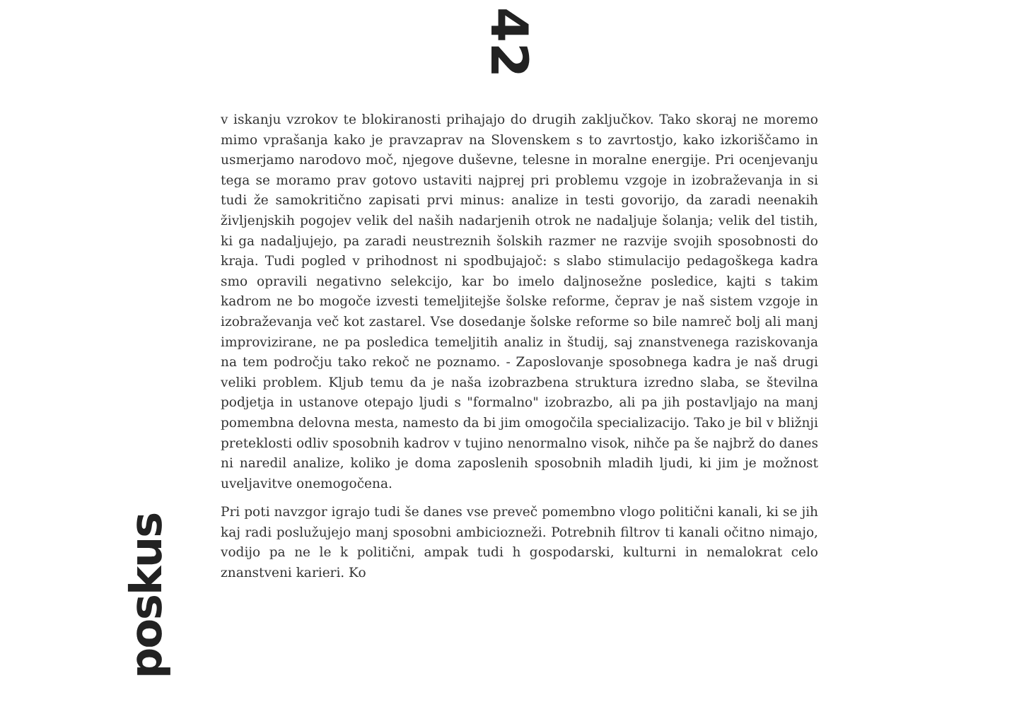42
poskus
v iskanju vzrokov te blokiranosti prihajajo do drugih zaključkov. Tako skoraj ne moremo mimo vprašanja kako je pravzaprav na Slovenskem s to zavrtostjo, kako izkoriščamo in usmerjamo narodovo moč, njegove duševne, telesne in moralne energije. Pri ocenjevanju tega se moramo prav gotovo ustaviti najprej pri problemu vzgoje in izobraževanja in si tudi že samokritično zapisati prvi minus: analize in testi govorijo, da zaradi neenakih življenjskih pogojev velik del naših nadarjenih otrok ne nadaljuje šolanja; velik del tistih, ki ga nadaljujejo, pa zaradi neustreznih šolskih razmer ne razvije svojih sposobnosti do kraja. Tudi pogled v prihodnost ni spodbujajoč: s slabo stimulacijo pedagoškega kadra smo opravili negativno selekcijo, kar bo imelo daljnosežne posledice, kajti s takim kadrom ne bo mogoče izvesti temeljitejše šolske reforme, čeprav je naš sistem vzgoje in izobraževanja več kot zastarel. Vse dosedanje šolske reforme so bile namreč bolj ali manj improvizirane, ne pa posledica temeljitih analiz in študij, saj znanstvenega raziskovanja na tem področju tako rekoč ne poznamo. - Zaposlovanje sposobnega kadra je naš drugi veliki problem. Kljub temu da je naša izobrazbena struktura izredno slaba, se številna podjetja in ustanove otepajo ljudi s "formalno" izobrazbo, ali pa jih postavljajo na manj pomembna delovna mesta, namesto da bi jim omogočila specializacijo. Tako je bil v bližnji preteklosti odliv sposobnih kadrov v tujino nenormalno visok, nihče pa še najbrž do danes ni naredil analize, koliko je doma zaposlenih sposobnih mladih ljudi, ki jim je možnost uveljavitve onemogočena.
Pri poti navzgor igrajo tudi še danes vse preveč pomembno vlogo politični kanali, ki se jih kaj radi poslužujejo manj sposobni ambiciozneži. Potrebnih filtrov ti kanali očitno nimajo, vodijo pa ne le k politični, ampak tudi h gospodarski, kulturni in nemalokrat celo znanstveni karieri. Ko